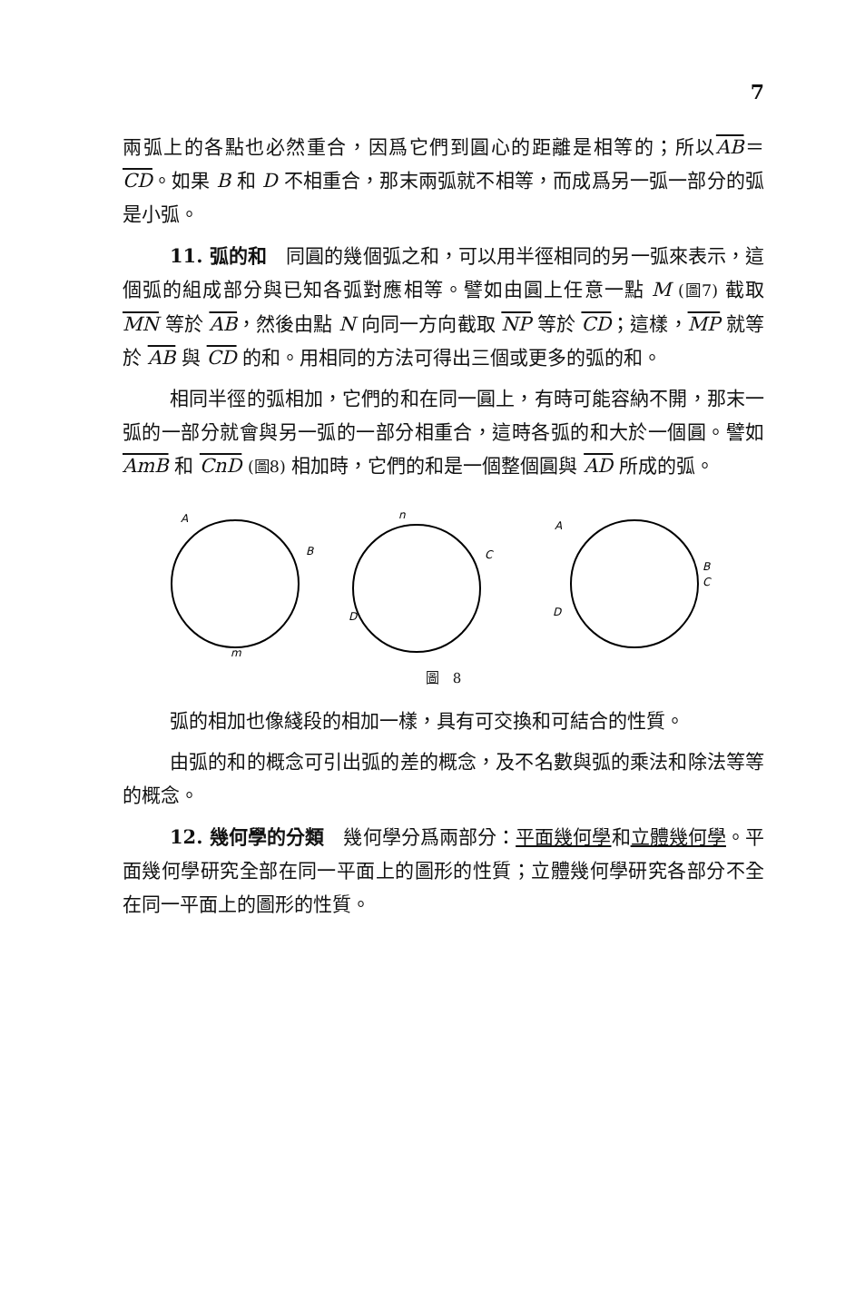7
兩弧上的各點也必然重合，因爲它們到圓心的距離是相等的；所以AB＝CD。如果 B 和 D 不相重合，那末兩弧就不相等，而成爲另一弧一部分的弧是小弧。
11. 弧的和　同圓的幾個弧之和，可以用半徑相同的另一弧來表示，這個弧的組成部分與已知各弧對應相等。譬如由圓上任意一點 M (圖7) 截取 MN 等於 AB，然後由點 N 向同一方向截取 NP 等於 CD；這樣，MP 就等於 AB 與 CD 的和。用相同的方法可得出三個或更多的弧的和。
相同半徑的弧相加，它們的和在同一圓上，有時可能容納不開，那末一弧的一部分就會與另一弧的一部分相重合，這時各弧的和大於一個圓。譬如 AmB 和 CnD (圖8) 相加時，它們的和是一個整個圓與 AD 所成的弧。
A
B
m
n
C
D
A
B
C
D
圖　8
弧的相加也像綫段的相加一樣，具有可交換和可結合的性質。
由弧的和的概念可引出弧的差的概念，及不名數與弧的乘法和除法等等的概念。
12. 幾何學的分類　幾何學分爲兩部分：平面幾何學和立體幾何學。平面幾何學研究全部在同一平面上的圖形的性質；立體幾何學研究各部分不全在同一平面上的圖形的性質。